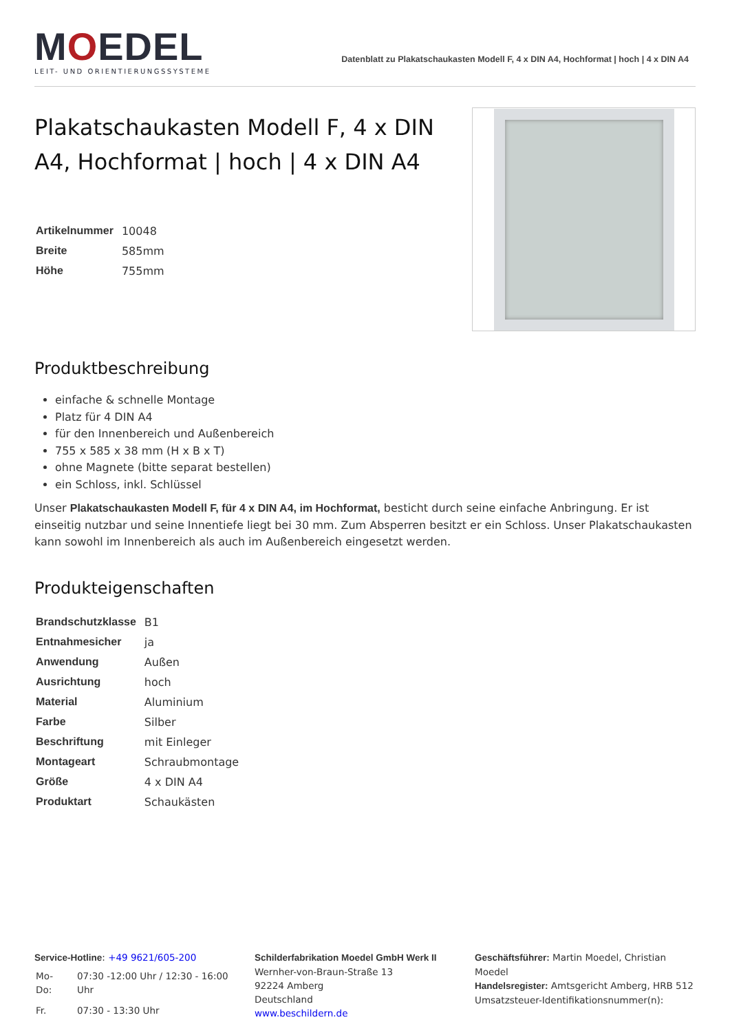MOEDEL
LEIT- UND ORIENTIERUNGSSYSTEME
Datenblatt zu Plakatschaukasten Modell F, 4 x DIN A4, Hochformat | hoch | 4 x DIN A4
Plakatschaukasten Modell F, 4 x DIN A4, Hochformat | hoch | 4 x DIN A4
| Artikelnummer | 10048 |
| Breite | 585mm |
| Höhe | 755mm |
Produktbeschreibung
einfache & schnelle Montage
Platz für 4 DIN A4
für den Innenbereich und Außenbereich
755 x 585 x 38 mm (H x B x T)
ohne Magnete (bitte separat bestellen)
ein Schloss, inkl. Schlüssel
Unser Plakatschaukasten Modell F, für 4 x DIN A4, im Hochformat, besticht durch seine einfache Anbringung. Er ist einseitig nutzbar und seine Innentiefe liegt bei 30 mm. Zum Absperren besitzt er ein Schloss. Unser Plakatschaukasten kann sowohl im Innenbereich als auch im Außenbereich eingesetzt werden.
Produkteigenschaften
| Brandschutzklasse | B1 |
| Entnahmesicher | ja |
| Anwendung | Außen |
| Ausrichtung | hoch |
| Material | Aluminium |
| Farbe | Silber |
| Beschriftung | mit Einleger |
| Montageart | Schraubmontage |
| Größe | 4 x DIN A4 |
| Produktart | Schaukästen |
Service-Hotline: +49 9621/605-200
| Mo-Do: | 07:30 -12:00 Uhr / 12:30 - 16:00 Uhr |
| Fr. | 07:30 - 13:30 Uhr |
Schilderfabrikation Moedel GmbH Werk II
Wernher-von-Braun-Straße 13
92224 Amberg
Deutschland
www.beschildern.de
Geschäftsführer: Martin Moedel, Christian Moedel
Handelsregister: Amtsgericht Amberg, HRB 512
Umsatzsteuer-Identifikationsnummer(n):